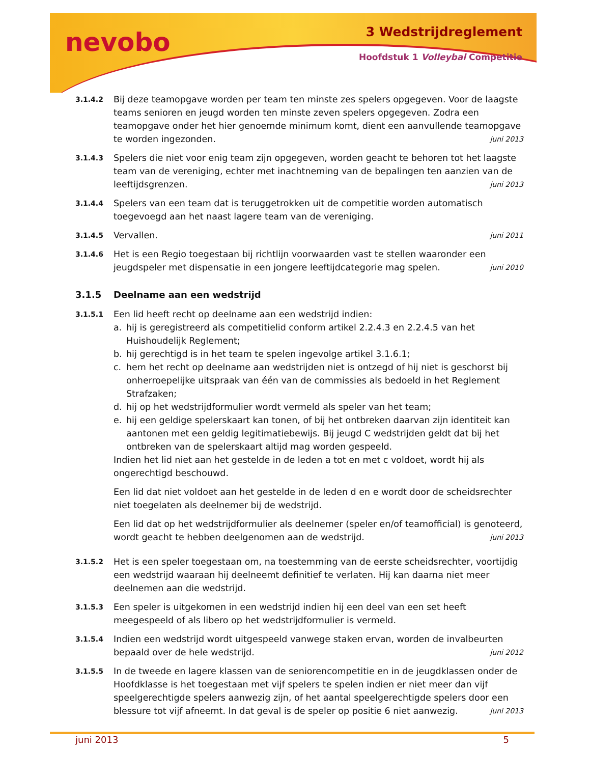nevobo 3 Wedstrijdreglement
Hoofdstuk 1 Volleybal Competitie
3.1.4.2
Bij deze teamopgave worden per team ten minste zes spelers opgegeven. Voor de laagste teams senioren en jeugd worden ten minste zeven spelers opgegeven. Zodra een teamopgave onder het hier genoemde minimum komt, dient een aanvullende teamopgave te worden ingezonden. juni 2013
3.1.4.3
Spelers die niet voor enig team zijn opgegeven, worden geacht te behoren tot het laagste team van de vereniging, echter met inachtneming van de bepalingen ten aanzien van de leeftijdsgrenzen. juni 2013
3.1.4.4
Spelers van een team dat is teruggetrokken uit de competitie worden automatisch toegevoegd aan het naast lagere team van de vereniging.
3.1.4.5
Vervallen. juni 2011
3.1.4.6
Het is een Regio toegestaan bij richtlijn voorwaarden vast te stellen waaronder een jeugdspeler met dispensatie in een jongere leeftijdcategorie mag spelen. juni 2010
3.1.5 Deelname aan een wedstrijd
3.1.5.1
Een lid heeft recht op deelname aan een wedstrijd indien:
a. hij is geregistreerd als competitielid conform artikel 2.2.4.3 en 2.2.4.5 van het Huishoudelijk Reglement;
b. hij gerechtigd is in het team te spelen ingevolge artikel 3.1.6.1;
c. hem het recht op deelname aan wedstrijden niet is ontzegd of hij niet is geschorst bij onherroepelijke uitspraak van één van de commissies als bedoeld in het Reglement Strafzaken;
d. hij op het wedstrijdformulier wordt vermeld als speler van het team;
e. hij een geldige spelerskaart kan tonen, of bij het ontbreken daarvan zijn identiteit kan aantonen met een geldig legitimatiebewijs. Bij jeugd C wedstrijden geldt dat bij het ontbreken van de spelerskaart altijd mag worden gespeeld.
Indien het lid niet aan het gestelde in de leden a tot en met c voldoet, wordt hij als ongerechtigd beschouwd.
Een lid dat niet voldoet aan het gestelde in de leden d en e wordt door de scheidsrechter niet toegelaten als deelnemer bij de wedstrijd.
Een lid dat op het wedstrijdformulier als deelnemer (speler en/of teamofficial) is genoteerd, wordt geacht te hebben deelgenomen aan de wedstrijd. juni 2013
3.1.5.2
Het is een speler toegestaan om, na toestemming van de eerste scheidsrechter, voortijdig een wedstrijd waaraan hij deelneemt definitief te verlaten. Hij kan daarna niet meer deelnemen aan die wedstrijd.
3.1.5.3
Een speler is uitgekomen in een wedstrijd indien hij een deel van een set heeft meegespeeld of als libero op het wedstrijdformulier is vermeld.
3.1.5.4
Indien een wedstrijd wordt uitgespeeld vanwege staken ervan, worden de invalbeurten bepaald over de hele wedstrijd. juni 2012
3.1.5.5
In de tweede en lagere klassen van de seniorencompetitie en in de jeugdklassen onder de Hoofdklasse is het toegestaan met vijf spelers te spelen indien er niet meer dan vijf speelgerechtigde spelers aanwezig zijn, of het aantal speelgerechtigde spelers door een blessure tot vijf afneemt. In dat geval is de speler op positie 6 niet aanwezig. juni 2013
juni 2013 5